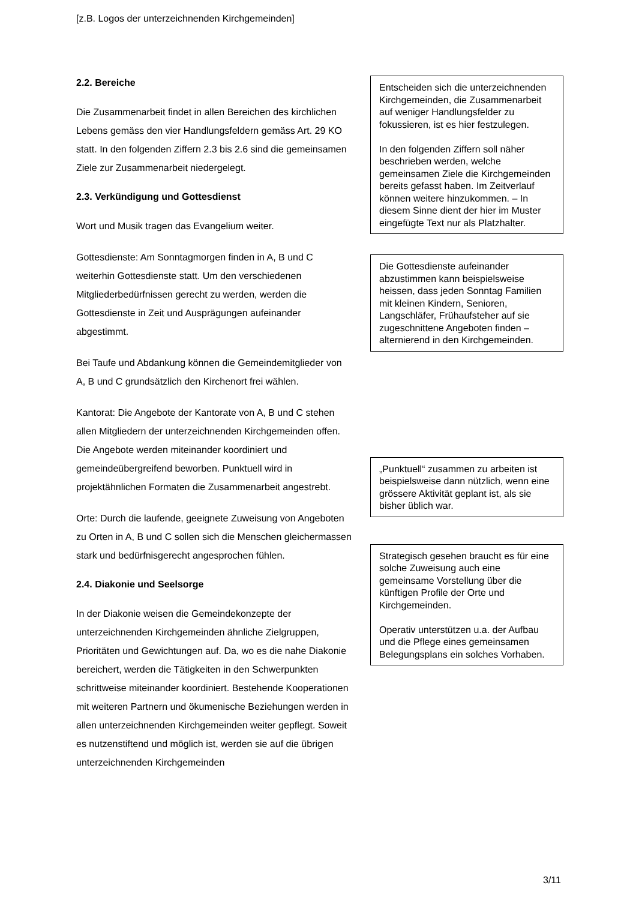[z.B. Logos der unterzeichnenden Kirchgemeinden]
2.2. Bereiche
Die Zusammenarbeit findet in allen Bereichen des kirchlichen Lebens gemäss den vier Handlungsfeldern gemäss Art. 29 KO statt. In den folgenden Ziffern 2.3 bis 2.6 sind die gemeinsamen Ziele zur Zusammenarbeit niedergelegt.
2.3. Verkündigung und Gottesdienst
Wort und Musik tragen das Evangelium weiter.
Gottesdienste: Am Sonntagmorgen finden in A, B und C weiterhin Gottesdienste statt. Um den verschiedenen Mitgliederbedürfnissen gerecht zu werden, werden die Gottesdienste in Zeit und Ausprägungen aufeinander abgestimmt.
Bei Taufe und Abdankung können die Gemeindemitglieder von A, B und C grundsätzlich den Kirchenort frei wählen.
Kantorat: Die Angebote der Kantorate von A, B und C stehen allen Mitgliedern der unterzeichnenden Kirchgemeinden offen. Die Angebote werden miteinander koordiniert und gemeindeübergreifend beworben. Punktuell wird in projektähnlichen Formaten die Zusammenarbeit angestrebt.
Orte: Durch die laufende, geeignete Zuweisung von Angeboten zu Orten in A, B und C sollen sich die Menschen gleichermassen stark und bedürfnisgerecht angesprochen fühlen.
2.4. Diakonie und Seelsorge
In der Diakonie weisen die Gemeindekonzepte der unterzeichnenden Kirchgemeinden ähnliche Zielgruppen, Prioritäten und Gewichtungen auf. Da, wo es die nahe Diakonie bereichert, werden die Tätigkeiten in den Schwerpunkten schrittweise miteinander koordiniert. Bestehende Kooperationen mit weiteren Partnern und ökumenische Beziehungen werden in allen unterzeichnenden Kirchgemeinden weiter gepflegt. Soweit es nutzenstiftend und möglich ist, werden sie auf die übrigen unterzeichnenden Kirchgemeinden
Entscheiden sich die unterzeichnenden Kirchgemeinden, die Zusammenarbeit auf weniger Handlungsfelder zu fokussieren, ist es hier festzulegen.
In den folgenden Ziffern soll näher beschrieben werden, welche gemeinsamen Ziele die Kirchgemeinden bereits gefasst haben. Im Zeitverlauf können weitere hinzukommen. – In diesem Sinne dient der hier im Muster eingefügte Text nur als Platzhalter.
Die Gottesdienste aufeinander abzustimmen kann beispielsweise heissen, dass jeden Sonntag Familien mit kleinen Kindern, Senioren, Langschläfer, Frühaufsteher auf sie zugeschnittene Angeboten finden – alternierend in den Kirchgemeinden.
„Punktuell“ zusammen zu arbeiten ist beispielsweise dann nützlich, wenn eine grössere Aktivität geplant ist, als sie bisher üblich war.
Strategisch gesehen braucht es für eine solche Zuweisung auch eine gemeinsame Vorstellung über die künftigen Profile der Orte und Kirchgemeinden.
Operativ unterstützen u.a. der Aufbau und die Pflege eines gemeinsamen Belegungsplans ein solches Vorhaben.
3/11